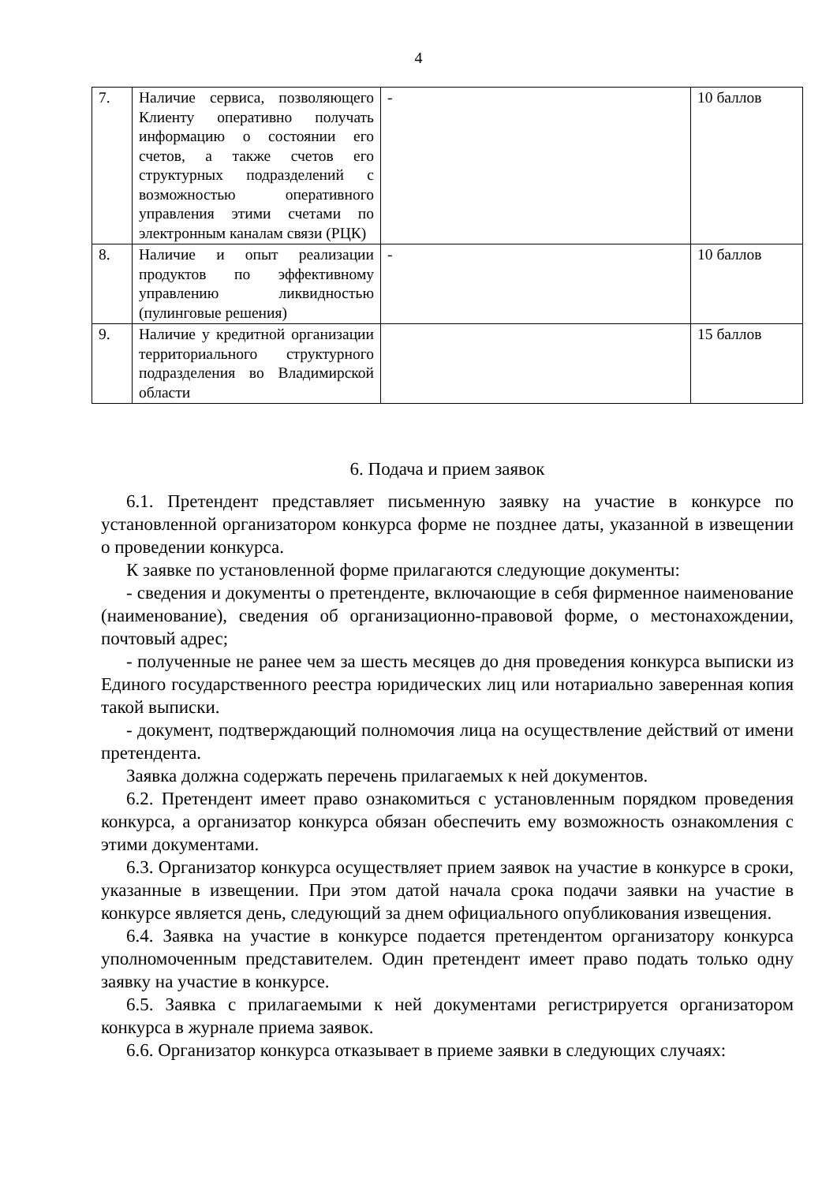4
| 7. | Наличие сервиса, позволяющего Клиенту оперативно получать информацию о состоянии его счетов, а также счетов его структурных подразделений с возможностью оперативного управления этими счетами по электронным каналам связи (РЦК) | - | 10 баллов |
| 8. | Наличие и опыт реализации продуктов по эффективному управлению ликвидностью (пулинговые решения) | - | 10 баллов |
| 9. | Наличие у кредитной организации территориального структурного подразделения во Владимирской области | | 15 баллов |
6. Подача и прием заявок
6.1. Претендент представляет письменную заявку на участие в конкурсе по установленной организатором конкурса форме не позднее даты, указанной в извещении о проведении конкурса.
К заявке по установленной форме прилагаются следующие документы:
- сведения и документы о претенденте, включающие в себя фирменное наименование (наименование), сведения об организационно-правовой форме, о местонахождении, почтовый адрес;
- полученные не ранее чем за шесть месяцев до дня проведения конкурса выписки из Единого государственного реестра юридических лиц или нотариально заверенная копия такой выписки.
- документ, подтверждающий полномочия лица на осуществление действий от имени претендента.
Заявка должна содержать перечень прилагаемых к ней документов.
6.2. Претендент имеет право ознакомиться с установленным порядком проведения конкурса, а организатор конкурса обязан обеспечить ему возможность ознакомления с этими документами.
6.3. Организатор конкурса осуществляет прием заявок на участие в конкурсе в сроки, указанные в извещении. При этом датой начала срока подачи заявки на участие в конкурсе является день, следующий за днем официального опубликования извещения.
6.4. Заявка на участие в конкурсе подается претендентом организатору конкурса уполномоченным представителем. Один претендент имеет право подать только одну заявку на участие в конкурсе.
6.5. Заявка с прилагаемыми к ней документами регистрируется организатором конкурса в журнале приема заявок.
6.6. Организатор конкурса отказывает в приеме заявки в следующих случаях: